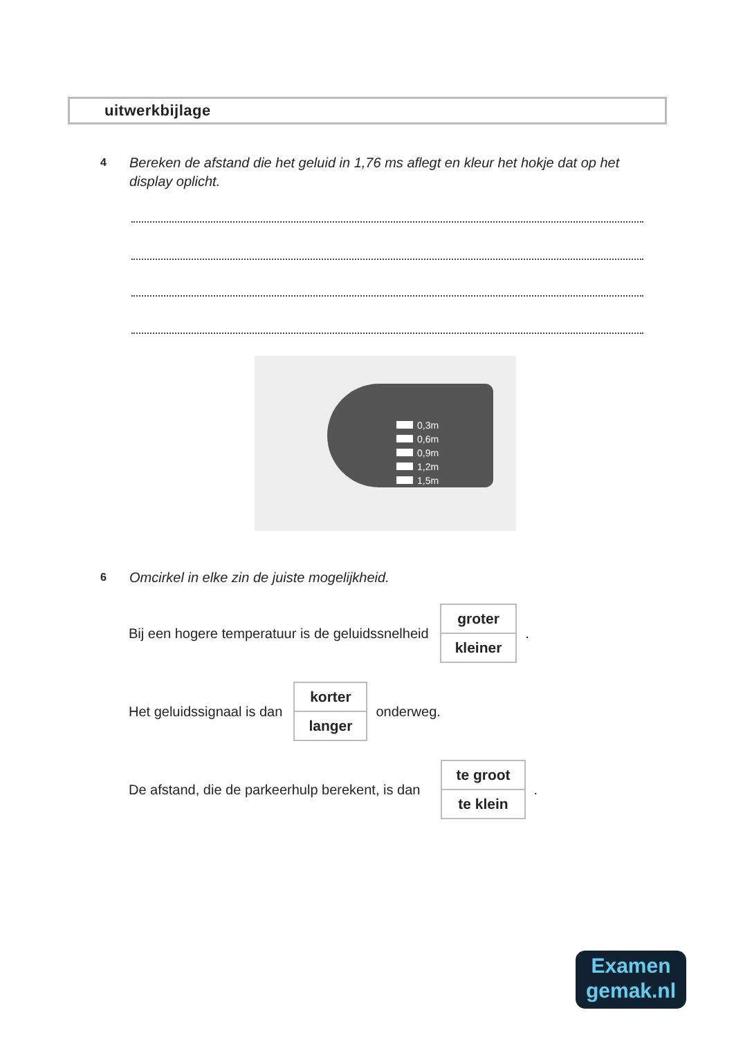uitwerkbijlage
4 Bereken de afstand die het geluid in 1,76 ms aflegt en kleur het hokje dat op het display oplicht.
0,3m
0,6m
0,9m
1,2m
1,5m
6 Omcirkel in elke zin de juiste mogelijkheid.
Bij een hogere temperatuur is de geluidssnelheid
| groter |
| kleiner |
.
Het geluidssignaal is dan
| korter |
| langer |
onderweg.
De afstand, die de parkeerhulp berekent, is dan
| te groot |
| te klein |
.
Examen
gemak.nl